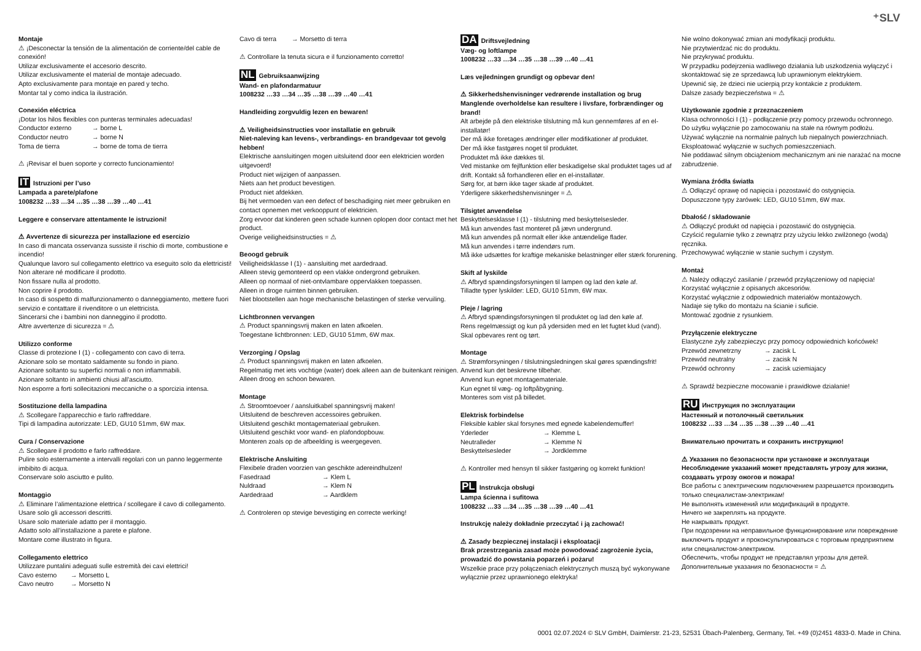⁺SLV
Montaje
⚠ ¡Desconectar la tensión de la alimentación de corriente/del cable de conexión!
Utilizar exclusivamente el accesorio descrito.
Utilizar exclusivamente el material de montaje adecuado.
Apto exclusivamente para montaje en pared y techo.
Montar tal y como indica la ilustración.
Conexión eléctrica
¡Dotar los hilos flexibles con punteras terminales adecuadas!
Conductor externo → borne L
Conductor neutro → borne N
Toma de tierra → borne de toma de tierra
⚠ ¡Revisar el buen soporte y correcto funcionamiento!
IT Istruzioni per l’uso
Lampada a parete/plafone
1008232 …33 …34 …35 …38 …39 …40 …41
Leggere e conservare attentamente le istruzioni!
⚠ Avvertenze di sicurezza per installazione ed esercizio
In caso di mancata osservanza sussiste il rischio di morte, combustione e incendio!
Qualunque lavoro sul collegamento elettrico va eseguito solo da elettricisti!
Non alterare né modificare il prodotto.
Non fissare nulla al prodotto.
Non coprire il prodotto.
In caso di sospetto di malfunzionamento o danneggiamento, mettere fuori servizio e contattare il rivenditore o un elettricista.
Sincerarsi che i bambini non danneggino il prodotto.
Altre avvertenze di sicurezza = ⚠
Utilizzo conforme
Classe di protezione I (1) - collegamento con cavo di terra.
Azionare solo se montato saldamente su fondo in piano.
Azionare soltanto su superfici normali o non infiammabili.
Azionare soltanto in ambienti chiusi all’asciutto.
Non esporre a forti sollecitazioni meccaniche o a sporcizia intensa.
Sostituzione della lampadina
⚠ Scollegare l'apparecchio e farlo raffreddare.
Tipi di lampadina autorizzate: LED, GU10 51mm, 6W max.
Cura / Conservazione
⚠ Scollegare il prodotto e farlo raffreddare.
Pulire solo esternamente a intervalli regolari con un panno leggermente imbibito di acqua.
Conservare solo asciutto e pulito.
Montaggio
⚠ Eliminare l’alimentazione elettrica / scollegare il cavo di collegamento.
Usare solo gli accessori descritti.
Usare solo materiale adatto per il montaggio.
Adatto solo all’installazione a parete e plafone.
Montare come illustrato in figura.
Collegamento elettrico
Utilizzare puntalini adeguati sulle estremità dei cavi elettrici!
Cavo esterno → Morsetto L
Cavo neutro → Morsetto N
Cavo di terra → Morsetto di terra
⚠ Controllare la tenuta sicura e il funzionamento corretto!
NL Gebruiksaanwijzing
Wand- en plafondarmatuur
1008232 …33 …34 …35 …38 …39 …40 …41
Handleiding zorgvuldig lezen en bewaren!
⚠ Veiligheidsinstructies voor installatie en gebruik
Niet-naleving kan levens-, verbrandings- en brandgevaar tot gevolg hebben!
Elektrische aansluitingen mogen uitsluitend door een elektricien worden uitgevoerd!
Product niet wijzigen of aanpassen.
Niets aan het product bevestigen.
Product niet afdekken.
Bij het vermoeden van een defect of beschadiging niet meer gebruiken en contact opnemen met verkooppunt of elektricien.
Zorg ervoor dat kinderen geen schade kunnen oplopen door contact met het product.
Overige veiligheidsinstructies = ⚠
Beoogd gebruik
Veiligheidsklasse I (1) - aansluiting met aardedraad.
Alleen stevig gemonteerd op een vlakke ondergrond gebruiken.
Alleen op normaal of niet-ontvlambare oppervlakken toepassen.
Alleen in droge ruimten binnen gebruiken.
Niet blootstellen aan hoge mechanische belastingen of sterke vervuiling.
Lichtbronnen vervangen
⚠ Product spanningsvrij maken en laten afkoelen.
Toegestane lichtbronnen: LED, GU10 51mm, 6W max.
Verzorging / Opslag
⚠ Product spanningsvrij maken en laten afkoelen.
Regelmatig met iets vochtige (water) doek alleen aan de buitenkant reinigen.
Alleen droog en schoon bewaren.
Montage
⚠ Stroomtoevoer / aansluitkabel spanningsvrij maken!
Uitsluitend de beschreven accessoires gebruiken.
Uitsluitend geschikt montagemateriaal gebruiken.
Uitsluitend geschikt voor wand- en plafondopbouw.
Monteren zoals op de afbeelding is weergegeven.
Elektrische Ansluiting
Flexibele draden voorzien van geschikte adereindhulzen!
Fasedraad → Klem L
Nuldraad → Klem N
Aardedraad → Aardklem
⚠ Controleren op stevige bevestiging en correcte werking!
DA Driftsvejledning
Væg- og loftlampe
1008232 …33 …34 …35 …38 …39 …40 …41
Læs vejledningen grundigt og opbevar den!
⚠ Sikkerhedshenvisninger vedrørende installation og brug
Manglende overholdelse kan resultere i livsfare, forbrændinger og brand!
Alt arbejde på den elektriske tilslutning må kun gennemføres af en el-installatør!
Der må ikke foretages ændringer eller modifikationer af produktet.
Der må ikke fastgøres noget til produktet.
Produktet må ikke dækkes til.
Ved mistanke om fejlfunktion eller beskadigelse skal produktet tages ud af drift. Kontakt så forhandleren eller en el-installatør.
Sørg for, at børn ikke tager skade af produktet.
Yderligere sikkerhedshenvisninger = ⚠
Tilsigtet anvendelse
Beskyttelsesklasse I (1) - tilslutning med beskyttelsesleder.
Må kun anvendes fast monteret på jævn undergrund.
Må kun anvendes på normalt eller ikke antændelige flader.
Må kun anvendes i tørre indendørs rum.
Må ikke udsættes for kraftige mekaniske belastninger eller stærk forurening.
Skift af lyskilde
⚠ Afbryd spændingsforsyningen til lampen og lad den køle af.
Tilladte typer lyskilder: LED, GU10 51mm, 6W max.
Pleje / lagring
⚠ Afbryd spændingsforsyningen til produktet og lad den køle af.
Rens regelmæssigt og kun på ydersiden med en let fugtet klud (vand).
Skal opbevares rent og tørt.
Montage
⚠ Strømforsyningen / tilslutningsledningen skal gøres spændingsfrit!
Anvend kun det beskrevne tilbehør.
Anvend kun egnet montagemateriale.
Kun egnet til væg- og loftpåbygning.
Monteres som vist på billedet.
Elektrisk forbindelse
Fleksible kabler skal forsynes med egnede kabelendemuffer!
Yderleder → Klemme L
Neutralleder → Klemme N
Beskyttelsesleder → Jordklemme
⚠ Kontroller med hensyn til sikker fastgøring og korrekt funktion!
PL Instrukcja obsługi
Lampa ścienna i sufitowa
1008232 …33 …34 …35 …38 …39 …40 …41
Instrukcję należy dokładnie przeczytać i ją zachować!
⚠ Zasady bezpiecznej instalacji i eksploatacji
Brak przestrzegania zasad może powodować zagrożenie życia, prowadzić do powstania poparzeń i pożaru!
Wszelkie prace przy połączeniach elektrycznych muszą być wykonywane wyłącznie przez uprawnionego elektryka!
Nie wolno dokonywać zmian ani modyfikacji produktu.
Nie przytwierdzać nic do produktu.
Nie przykrywać produktu.
W przypadku podejrzenia wadliwego działania lub uszkodzenia wyłączyć i skontaktować się ze sprzedawcą lub uprawnionym elektrykiem.
Upewnić się, że dzieci nie ucierpią przy kontakcie z produktem.
Dalsze zasady bezpieczeństwa = ⚠
Użytkowanie zgodnie z przeznaczeniem
Klasa ochronności I (1) - podłączenie przy pomocy przewodu ochronnego.
Do użytku wyłącznie po zamocowaniu na stałe na równym podłożu.
Używać wyłącznie na normalnie palnych lub niepalnych powierzchniach.
Eksploatować wyłącznie w suchych pomieszczeniach.
Nie poddawać silnym obciążeniom mechanicznym ani nie narażać na mocne zabrudzenie.
Wymiana źródła światła
⚠ Odłączyć oprawę od napięcia i pozostawić do ostygnięcia.
Dopuszczone typy żarówek: LED, GU10 51mm, 6W max.
Dbałość / składowanie
⚠ Odłączyć produkt od napięcia i pozostawić do ostygnięcia.
Czyścić regularnie tylko z zewnątrz przy użyciu lekko zwilżonego (wodą) ręcznika.
Przechowywać wyłącznie w stanie suchym i czystym.
Montaż
⚠ Należy odłączyć zasilanie / przewód przyłączeniowy od napięcia!
Korzystać wyłącznie z opisanych akcesoriów.
Korzystać wyłącznie z odpowiednich materiałów montażowych.
Nadaje się tylko do montażu na ścianie i suficie.
Montować zgodnie z rysunkiem.
Przyłączenie elektryczne
Elastyczne zyły zabezpieczyc przy pomocy odpowiednich końcówek!
Przewód zewnetrzny → zacisk L
Przewód neutralny → zacisk N
Przewód ochronny → zacisk uziemiajacy
⚠ Sprawdź bezpieczne mocowanie i prawidłowe działanie!
RU Инструкция по эксплуатации
Настенный и потолочный светильник
1008232 …33 …34 …35 …38 …39 …40 …41
Внимательно прочитать и сохранить инструкцию!
⚠ Указания по безопасности при установке и эксплуатаци
Несоблюдение указаний может представлять угрозу для жизни, создавать угрозу ожогов и пожара!
Все работы с электрическим подключением разрешается производить только специалистам-электрикам!
Не выполнять изменений или модификаций в продукте.
Ничего не закреплять на продукте.
Не накрывать продукт.
При подозрении на неправильное функционирование или повреждение выключить продукт и проконсультироваться с торговым предприятием или специалистом-электриком.
Обеспечить, чтобы продукт не представлял угрозы для детей.
Дополнительные указания по безопасности = ⚠
0001 02.07.2024 © SLV GmbH, Daimlerstr. 21-23, 52531 Übach-Palenberg, Germany, Tel. +49 (0)2451 4833-0. Made in China.